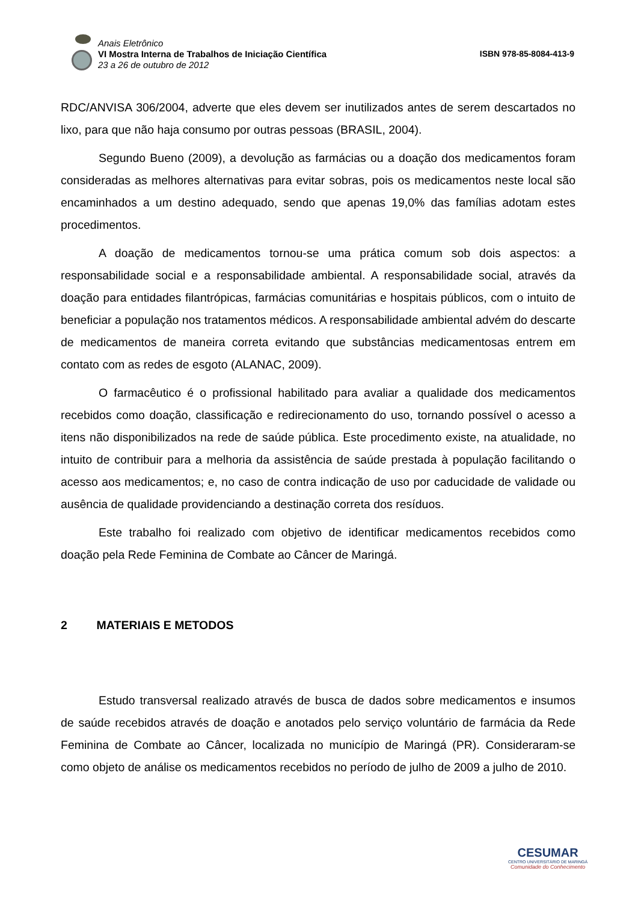Anais Eletrônico
VI Mostra Interna de Trabalhos de Iniciação Científica
23 a 26 de outubro de 2012
ISBN 978-85-8084-413-9
RDC/ANVISA 306/2004, adverte que eles devem ser inutilizados antes de serem descartados no lixo, para que não haja consumo por outras pessoas (BRASIL, 2004).
Segundo Bueno (2009), a devolução as farmácias ou a doação dos medicamentos foram consideradas as melhores alternativas para evitar sobras, pois os medicamentos neste local são encaminhados a um destino adequado, sendo que apenas 19,0% das famílias adotam estes procedimentos.
A doação de medicamentos tornou-se uma prática comum sob dois aspectos: a responsabilidade social e a responsabilidade ambiental. A responsabilidade social, através da doação para entidades filantrópicas, farmácias comunitárias e hospitais públicos, com o intuito de beneficiar a população nos tratamentos médicos. A responsabilidade ambiental advém do descarte de medicamentos de maneira correta evitando que substâncias medicamentosas entrem em contato com as redes de esgoto (ALANAC, 2009).
O farmacêutico é o profissional habilitado para avaliar a qualidade dos medicamentos recebidos como doação, classificação e redirecionamento do uso, tornando possível o acesso a itens não disponibilizados na rede de saúde pública. Este procedimento existe, na atualidade, no intuito de contribuir para a melhoria da assistência de saúde prestada à população facilitando o acesso aos medicamentos; e, no caso de contra indicação de uso por caducidade de validade ou ausência de qualidade providenciando a destinação correta dos resíduos.
Este trabalho foi realizado com objetivo de identificar medicamentos recebidos como doação pela Rede Feminina de Combate ao Câncer de Maringá.
2 MATERIAIS E METODOS
Estudo transversal realizado através de busca de dados sobre medicamentos e insumos de saúde recebidos através de doação e anotados pelo serviço voluntário de farmácia da Rede Feminina de Combate ao Câncer, localizada no município de Maringá (PR). Consideraram-se como objeto de análise os medicamentos recebidos no período de julho de 2009 a julho de 2010.
CESUMAR
CENTRO UNIVERSITÁRIO DE MARINGÁ
Comunidade do Conhecimento